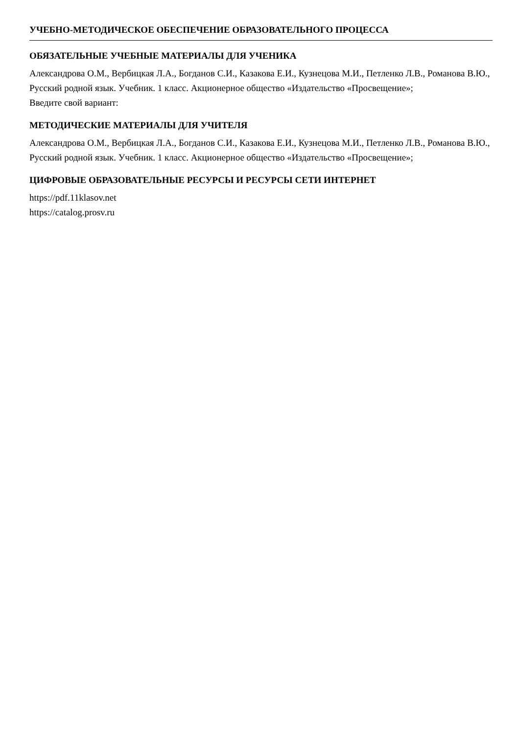УЧЕБНО-МЕТОДИЧЕСКОЕ ОБЕСПЕЧЕНИЕ ОБРАЗОВАТЕЛЬНОГО ПРОЦЕССА
ОБЯЗАТЕЛЬНЫЕ УЧЕБНЫЕ МАТЕРИАЛЫ ДЛЯ УЧЕНИКА
Александрова О.М., Вербицкая Л.А., Богданов С.И., Казакова Е.И., Кузнецова М.И., Петленко Л.В., Романова В.Ю., Русский родной язык. Учебник. 1 класс. Акционерное общество «Издательство «Просвещение»;
Введите свой вариант:
МЕТОДИЧЕСКИЕ МАТЕРИАЛЫ ДЛЯ УЧИТЕЛЯ
Александрова О.М., Вербицкая Л.А., Богданов С.И., Казакова Е.И., Кузнецова М.И., Петленко Л.В., Романова В.Ю., Русский родной язык. Учебник. 1 класс. Акционерное общество «Издательство «Просвещение»;
ЦИФРОВЫЕ ОБРАЗОВАТЕЛЬНЫЕ РЕСУРСЫ И РЕСУРСЫ СЕТИ ИНТЕРНЕТ
https://pdf.11klasov.net
https://catalog.prosv.ru